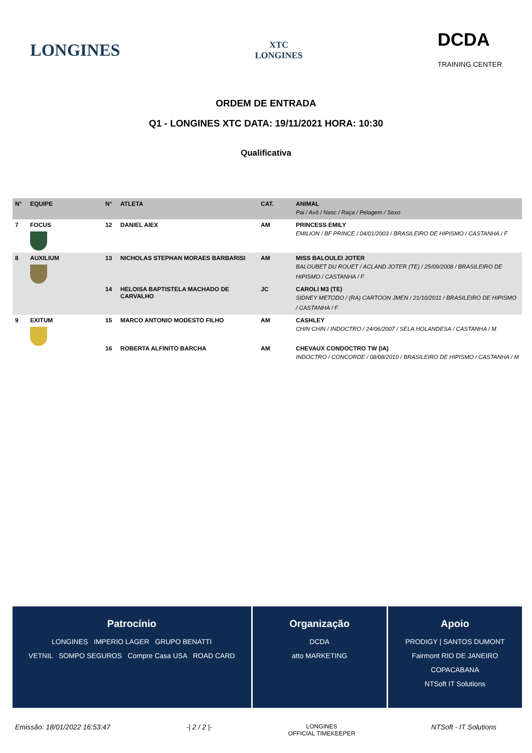LONGINES XTC
LONGINES DCDA
TRAINING CENTER
ORDEM DE ENTRADA
Q1 - LONGINES XTC DATA: 19/11/2021 HORA: 10:30
Qualificativa
| N° | EQUIPE | N° | ATLETA | CAT. | ANIMAL Pai / Avô / Nasc / Raça / Pelagem / Sexo |
| --- | --- | --- | --- | --- | --- |
| 7 | FOCUS | 12 | DANIEL AIEX | AM | PRINCESS EMILY EMILION / BF PRINCE / 04/01/2003 / BRASILEIRO DE HIPISMO / CASTANHA / F |
| 8 | AUXILIUM | 13 | NICHOLAS STEPHAN MORAES BARBARISI | AM | MISS BALOULEI JOTER BALOUBET DU ROUET / ACLAND JOTER (TE) / 25/09/2008 / BRASILEIRO DE HIPISMO / CASTANHA / F |
| | | 14 | HELOISA BAPTISTELA MACHADO DE CARVALHO | JC | CAROLI M3 (TE) SIDNEY METODO / (RA) CARTOON JMEN / 21/10/2011 / BRASILEIRO DE HIPISMO / CASTANHA / F |
| 9 | EXITUM | 15 | MARCO ANTONIO MODESTO FILHO | AM | CASHLEY CHIN CHIN / INDOCTRO / 24/06/2007 / SELA HOLANDESA / CASTANHA / M |
| | | 16 | ROBERTA ALFINITO BARCHA | AM | CHEVAUX CONDOCTRO TW (IA) INDOCTRO / CONCORDE / 08/08/2010 / BRASILEIRO DE HIPISMO / CASTANHA / M |
Patrocínio
LONGINES IMPERIO LAGER GRUPO BENATTI
VETNIL SOMPO SEGUROS Compre Casa USA ROAD CARD
Organização
DCDA
atto MARKETING
Apoio
PRODIGY | SANTOS DUMONT
Fairmont RIO DE JANEIRO COPACABANA
NTSoft IT Solutions
Emissão: 18/01/2022 16:53:47 -| 2 / 2 |- LONGINES
OFFICIAL TIMEKEEPER NTSoft - IT Solutions